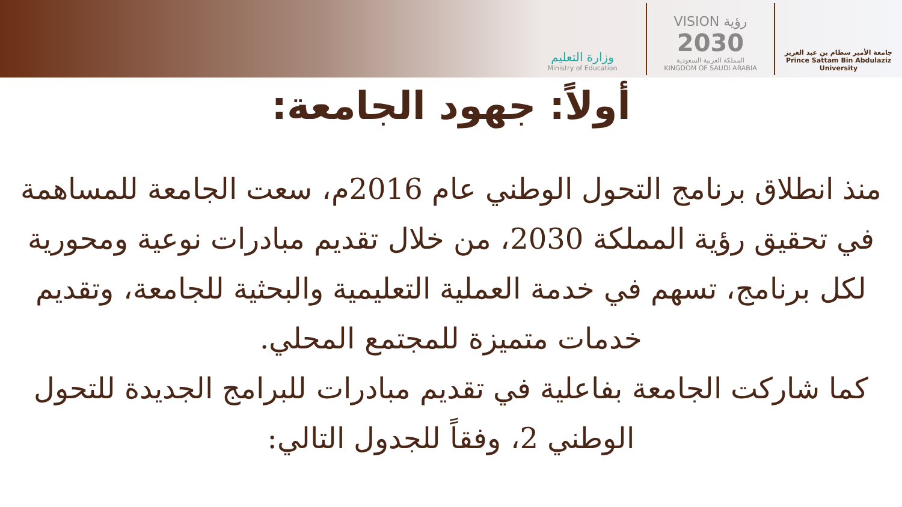وزارة التعليم
Ministry of Education
VISION رؤية
2030
المملكة العربية السعودية
KINGDOM OF SAUDI ARABIA
جامعة الأمير سطام بن عبد العزيز
Prince Sattam Bin Abdulaziz University
أولاً: جهود الجامعة:
منذ انطلاق برنامج التحول الوطني عام 2016م، سعت الجامعة للمساهمة في تحقيق رؤية المملكة 2030، من خلال تقديم مبادرات نوعية ومحورية لكل برنامج، تسهم في خدمة العملية التعليمية والبحثية للجامعة، وتقديم خدمات متميزة للمجتمع المحلي.
كما شاركت الجامعة بفاعلية في تقديم مبادرات للبرامج الجديدة للتحول الوطني 2، وفقاً للجدول التالي: